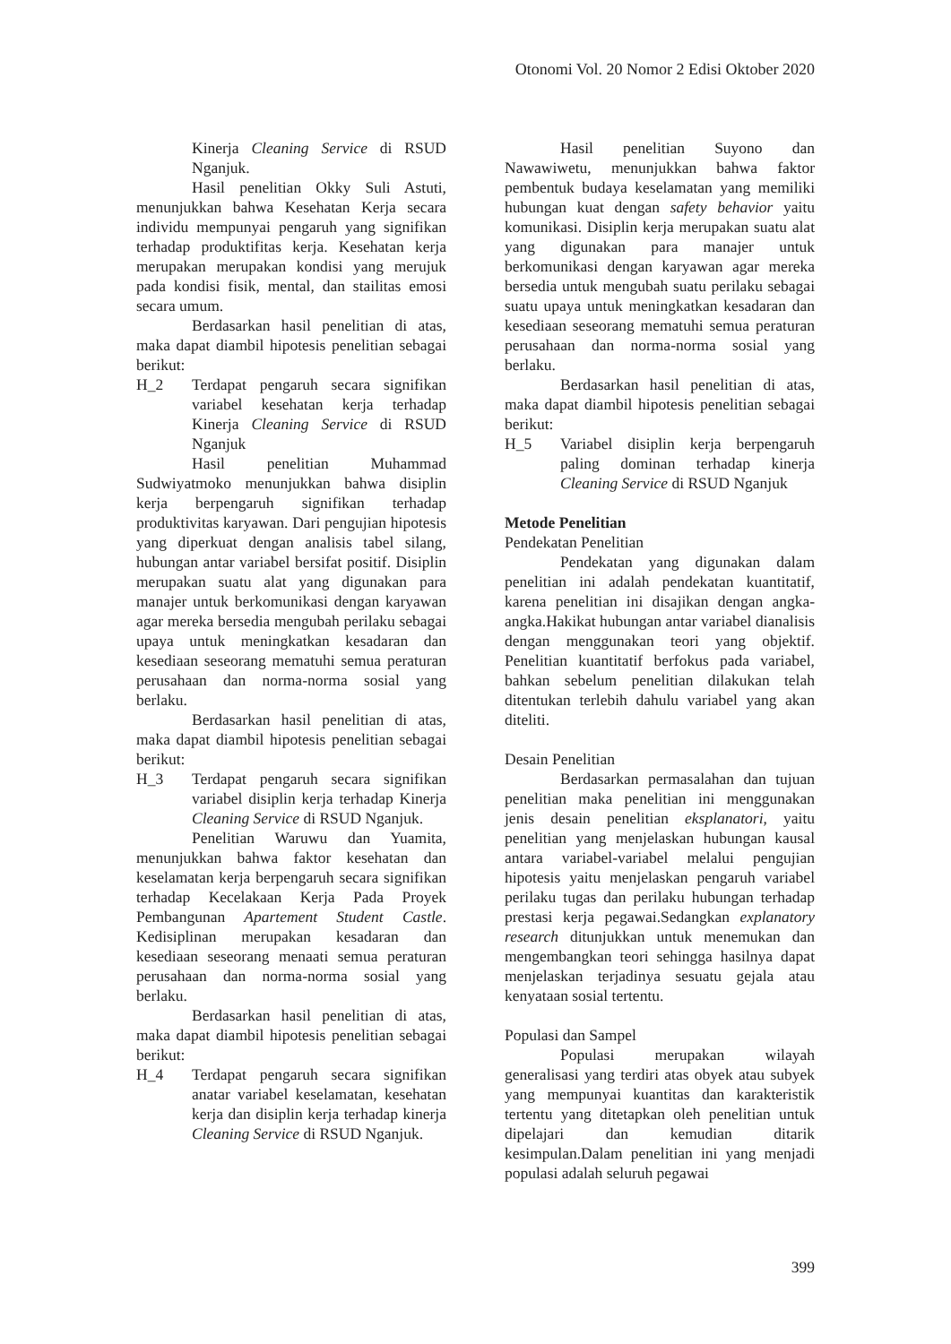Otonomi Vol. 20 Nomor 2 Edisi Oktober 2020
Kinerja Cleaning Service di RSUD Nganjuk.
Hasil penelitian Okky Suli Astuti, menunjukkan bahwa Kesehatan Kerja secara individu mempunyai pengaruh yang signifikan terhadap produktifitas kerja. Kesehatan kerja merupakan merupakan kondisi yang merujuk pada kondisi fisik, mental, dan stailitas emosi secara umum.
Berdasarkan hasil penelitian di atas, maka dapat diambil hipotesis penelitian sebagai berikut:
H_2 Terdapat pengaruh secara signifikan variabel kesehatan kerja terhadap Kinerja Cleaning Service di RSUD Nganjuk
Hasil penelitian Muhammad Sudwiyatmoko menunjukkan bahwa disiplin kerja berpengaruh signifikan terhadap produktivitas karyawan. Dari pengujian hipotesis yang diperkuat dengan analisis tabel silang, hubungan antar variabel bersifat positif. Disiplin merupakan suatu alat yang digunakan para manajer untuk berkomunikasi dengan karyawan agar mereka bersedia mengubah perilaku sebagai upaya untuk meningkatkan kesadaran dan kesediaan seseorang mematuhi semua peraturan perusahaan dan norma-norma sosial yang berlaku.
Berdasarkan hasil penelitian di atas, maka dapat diambil hipotesis penelitian sebagai berikut:
H_3 Terdapat pengaruh secara signifikan variabel disiplin kerja terhadap Kinerja Cleaning Service di RSUD Nganjuk.
Penelitian Waruwu dan Yuamita, menunjukkan bahwa faktor kesehatan dan keselamatan kerja berpengaruh secara signifikan terhadap Kecelakaan Kerja Pada Proyek Pembangunan Apartement Student Castle. Kedisiplinan merupakan kesadaran dan kesediaan seseorang menaati semua peraturan perusahaan dan norma-norma sosial yang berlaku.
Berdasarkan hasil penelitian di atas, maka dapat diambil hipotesis penelitian sebagai berikut:
H_4 Terdapat pengaruh secara signifikan anatar variabel keselamatan, kesehatan kerja dan disiplin kerja terhadap kinerja Cleaning Service di RSUD Nganjuk.
Hasil penelitian Suyono dan Nawawiwetu, menunjukkan bahwa faktor pembentuk budaya keselamatan yang memiliki hubungan kuat dengan safety behavior yaitu komunikasi. Disiplin kerja merupakan suatu alat yang digunakan para manajer untuk berkomunikasi dengan karyawan agar mereka bersedia untuk mengubah suatu perilaku sebagai suatu upaya untuk meningkatkan kesadaran dan kesediaan seseorang mematuhi semua peraturan perusahaan dan norma-norma sosial yang berlaku.
Berdasarkan hasil penelitian di atas, maka dapat diambil hipotesis penelitian sebagai berikut:
H_5 Variabel disiplin kerja berpengaruh paling dominan terhadap kinerja Cleaning Service di RSUD Nganjuk
Metode Penelitian
Pendekatan Penelitian
Pendekatan yang digunakan dalam penelitian ini adalah pendekatan kuantitatif, karena penelitian ini disajikan dengan angka-angka.Hakikat hubungan antar variabel dianalisis dengan menggunakan teori yang objektif. Penelitian kuantitatif berfokus pada variabel, bahkan sebelum penelitian dilakukan telah ditentukan terlebih dahulu variabel yang akan diteliti.
Desain Penelitian
Berdasarkan permasalahan dan tujuan penelitian maka penelitian ini menggunakan jenis desain penelitian eksplanatori, yaitu penelitian yang menjelaskan hubungan kausal antara variabel-variabel melalui pengujian hipotesis yaitu menjelaskan pengaruh variabel perilaku tugas dan perilaku hubungan terhadap prestasi kerja pegawai.Sedangkan explanatory research ditunjukkan untuk menemukan dan mengembangkan teori sehingga hasilnya dapat menjelaskan terjadinya sesuatu gejala atau kenyataan sosial tertentu.
Populasi dan Sampel
Populasi merupakan wilayah generalisasi yang terdiri atas obyek atau subyek yang mempunyai kuantitas dan karakteristik tertentu yang ditetapkan oleh penelitian untuk dipelajari dan kemudian ditarik kesimpulan.Dalam penelitian ini yang menjadi populasi adalah seluruh pegawai
399